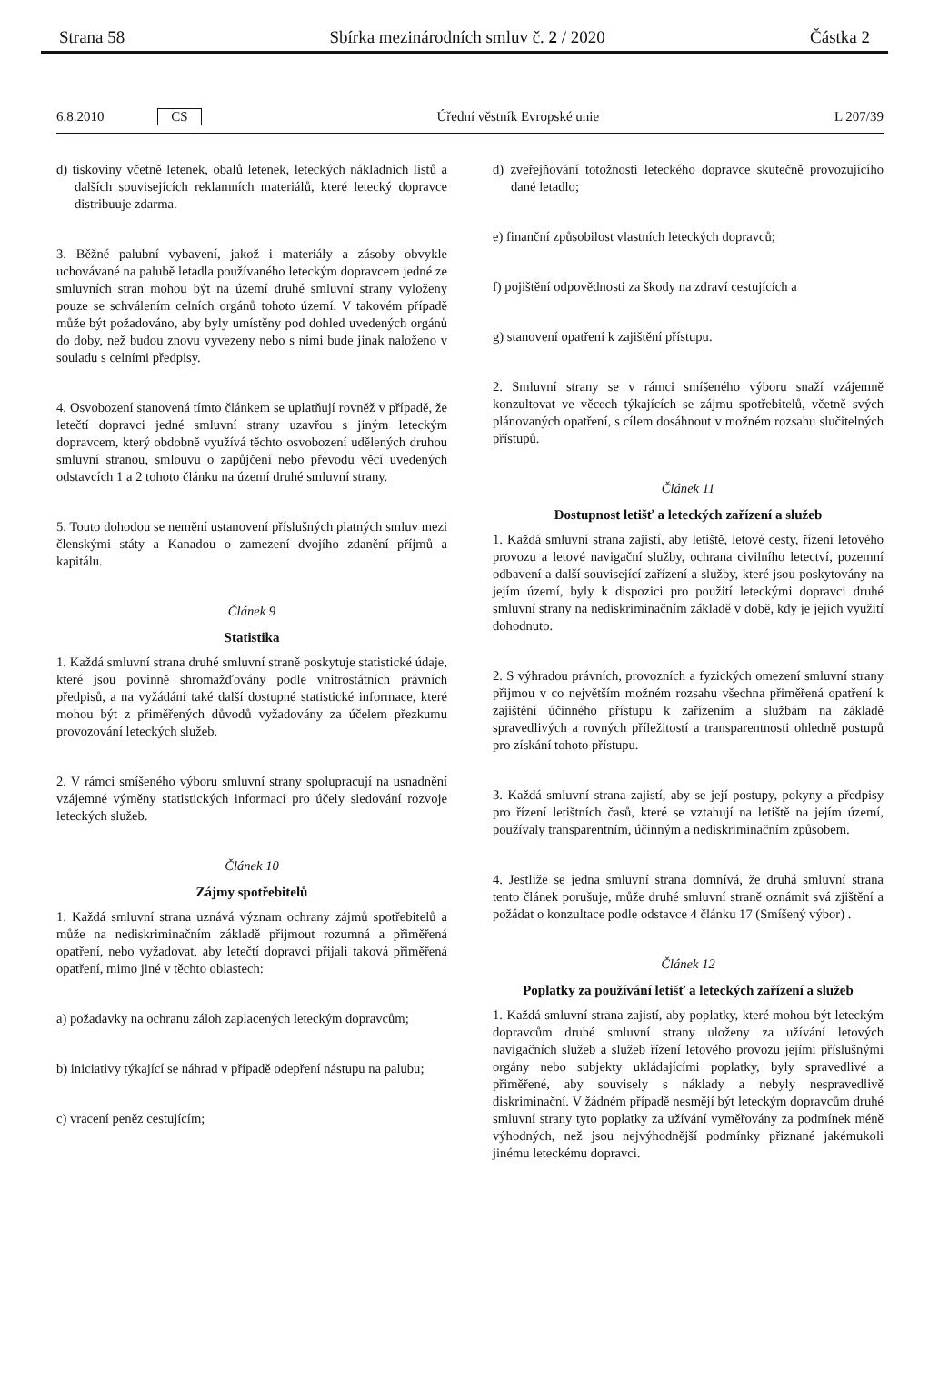Strana 58 Sbírka mezinárodních smluv č. 2 / 2020 Částka 2
6.8.2010 CS Úřední věstník Evropské unie L 207/39
d) tiskoviny včetně letenek, obalů letenek, leteckých nákladních listů a dalších souvisejících reklamních materiálů, které letecký dopravce distribuuje zdarma.
3. Běžné palubní vybavení, jakož i materiály a zásoby obvykle uchovávané na palubě letadla používaného leteckým dopravcem jedné ze smluvních stran mohou být na území druhé smluvní strany vyloženy pouze se schválením celních orgánů tohoto území. V takovém případě může být požadováno, aby byly umístěny pod dohled uvedených orgánů do doby, než budou znovu vyvezeny nebo s nimi bude jinak naloženo v souladu s celními předpisy.
4. Osvobození stanovená tímto článkem se uplatňují rovněž v případě, že letečtí dopravci jedné smluvní strany uzavřou s jiným leteckým dopravcem, který obdobně využívá těchto osvobození udělených druhou smluvní stranou, smlouvu o zapůjčení nebo převodu věcí uvedených odstavcích 1 a 2 tohoto článku na území druhé smluvní strany.
5. Touto dohodou se nemění ustanovení příslušných platných smluv mezi členskými státy a Kanadou o zamezení dvojího zdanění příjmů a kapitálu.
Článek 9
Statistika
1. Každá smluvní strana druhé smluvní straně poskytuje statistické údaje, které jsou povinně shromažďovány podle vnitrostátních právních předpisů, a na vyžádání také další dostupné statistické informace, které mohou být z přiměřených důvodů vyžadovány za účelem přezkumu provozování leteckých služeb.
2. V rámci smíšeného výboru smluvní strany spolupracují na usnadnění vzájemné výměny statistických informací pro účely sledování rozvoje leteckých služeb.
Článek 10
Zájmy spotřebitelů
1. Každá smluvní strana uznává význam ochrany zájmů spotřebitelů a může na nediskriminačním základě přijmout rozumná a přiměřená opatření, nebo vyžadovat, aby letečtí dopravci přijali taková přiměřená opatření, mimo jiné v těchto oblastech:
a) požadavky na ochranu záloh zaplacených leteckým dopravcům;
b) iniciativy týkající se náhrad v případě odepření nástupu na palubu;
c) vracení peněz cestujícím;
d) zveřejňování totožnosti leteckého dopravce skutečně provozujícího dané letadlo;
e) finanční způsobilost vlastních leteckých dopravců;
f) pojištění odpovědnosti za škody na zdraví cestujících a
g) stanovení opatření k zajištění přístupu.
2. Smluvní strany se v rámci smíšeného výboru snaží vzájemně konzultovat ve věcech týkajících se zájmu spotřebitelů, včetně svých plánovaných opatření, s cílem dosáhnout v možném rozsahu slučitelných přístupů.
Článek 11
Dostupnost letišť a leteckých zařízení a služeb
1. Každá smluvní strana zajistí, aby letiště, letové cesty, řízení letového provozu a letové navigační služby, ochrana civilního letectví, pozemní odbavení a další související zařízení a služby, které jsou poskytovány na jejím území, byly k dispozici pro použití leteckými dopravci druhé smluvní strany na nediskriminačním základě v době, kdy je jejich využití dohodnuto.
2. S výhradou právních, provozních a fyzických omezení smluvní strany přijmou v co největším možném rozsahu všechna přiměřená opatření k zajištění účinného přístupu k zařízením a službám na základě spravedlivých a rovných příležitostí a transparentnosti ohledně postupů pro získání tohoto přístupu.
3. Každá smluvní strana zajistí, aby se její postupy, pokyny a předpisy pro řízení letištních časů, které se vztahují na letiště na jejím území, používaly transparentním, účinným a nediskriminačním způsobem.
4. Jestliže se jedna smluvní strana domnívá, že druhá smluvní strana tento článek porušuje, může druhé smluvní straně oznámit svá zjištění a požádat o konzultace podle odstavce 4 článku 17 (Smíšený výbor) .
Článek 12
Poplatky za používání letišť a leteckých zařízení a služeb
1. Každá smluvní strana zajistí, aby poplatky, které mohou být leteckým dopravcům druhé smluvní strany uloženy za užívání letových navigačních služeb a služeb řízení letového provozu jejími příslušnými orgány nebo subjekty ukládajícími poplatky, byly spravedlivé a přiměřené, aby souvisely s náklady a nebyly nespravedlivě diskriminační. V žádném případě nesmějí být leteckým dopravcům druhé smluvní strany tyto poplatky za užívání vyměřovány za podmínek méně výhodných, než jsou nejvýhodnější podmínky přiznané jakémukoli jinému leteckému dopravci.